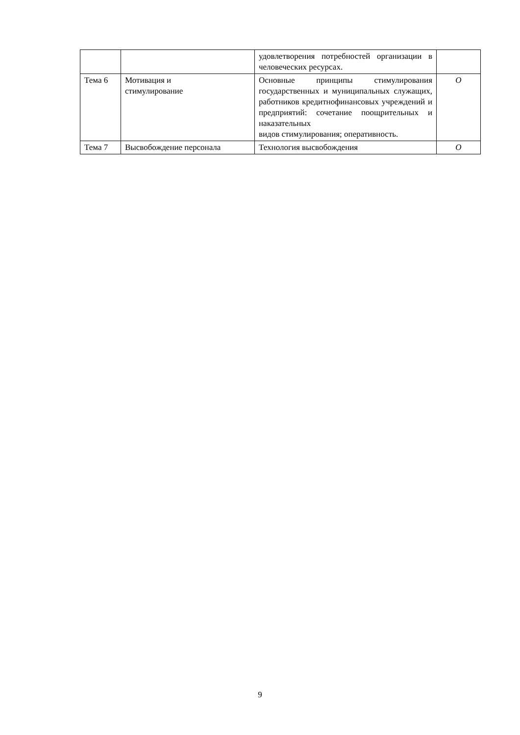| | | удовлетворения потребностей организации в человеческих ресурсах. | |
| Тема 6 | Мотивация и стимулирование | Основные принципы стимулирования государственных и муниципальных служащих, работников кредитнофинансовых учреждений и предприятий: сочетание поощрительных и наказательных видов стимулирования; оперативность. | О |
| Тема 7 | Высвобождение персонала | Технология высвобождения | О |
9